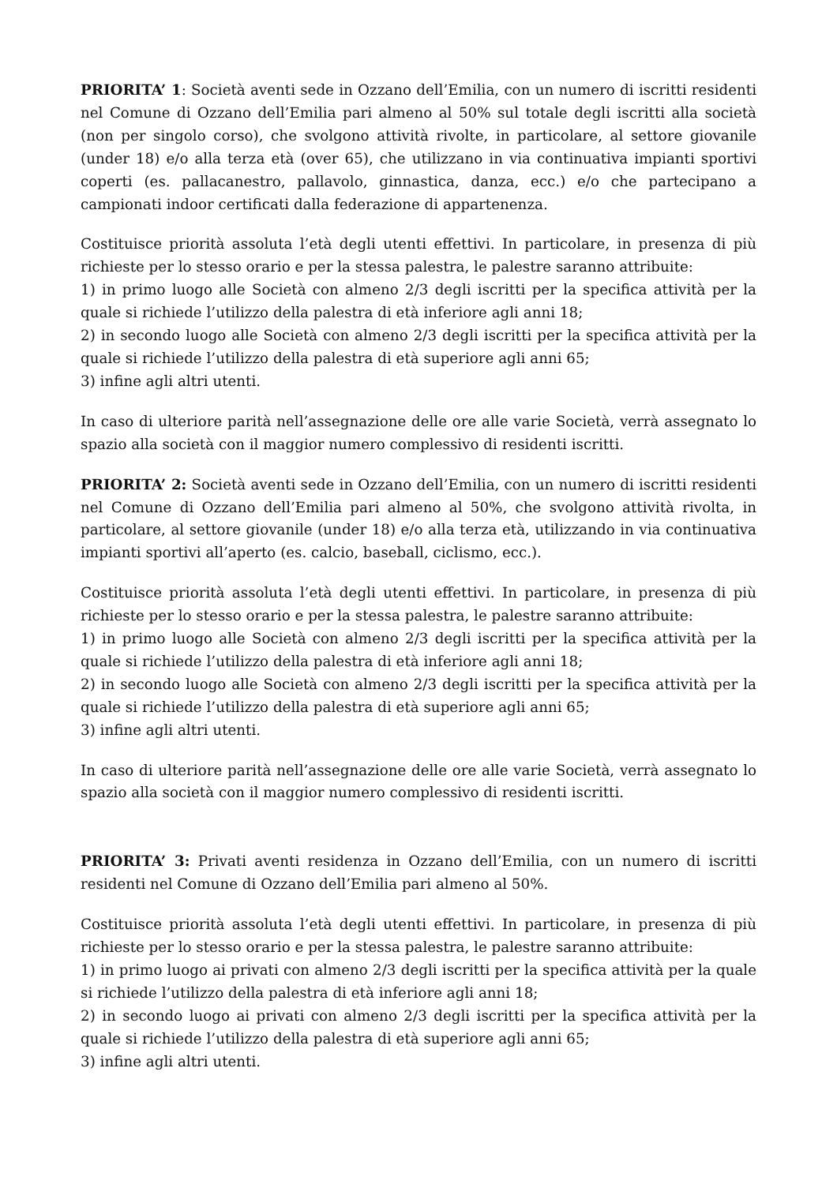PRIORITA’ 1: Società aventi sede in Ozzano dell’Emilia, con un numero di iscritti residenti nel Comune di Ozzano dell’Emilia pari almeno al 50% sul totale degli iscritti alla società (non per singolo corso), che svolgono attività rivolte, in particolare, al settore giovanile (under 18) e/o alla terza età (over 65), che utilizzano in via continuativa impianti sportivi coperti (es. pallacanestro, pallavolo, ginnastica, danza, ecc.) e/o che partecipano a campionati indoor certificati dalla federazione di appartenenza.
Costituisce priorità assoluta l’età degli utenti effettivi. In particolare, in presenza di più richieste per lo stesso orario e per la stessa palestra, le palestre saranno attribuite:
1) in primo luogo alle Società con almeno 2/3 degli iscritti per la specifica attività per la quale si richiede l’utilizzo della palestra di età inferiore agli anni 18;
2) in secondo luogo alle Società con almeno 2/3 degli iscritti per la specifica attività per la quale si richiede l’utilizzo della palestra di età superiore agli anni 65;
3) infine agli altri utenti.
In caso di ulteriore parità nell’assegnazione delle ore alle varie Società, verrà assegnato lo spazio alla società con il maggior numero complessivo di residenti iscritti.
PRIORITA’ 2: Società aventi sede in Ozzano dell’Emilia, con un numero di iscritti residenti nel Comune di Ozzano dell’Emilia pari almeno al 50%, che svolgono attività rivolta, in particolare, al settore giovanile (under 18) e/o alla terza età, utilizzando in via continuativa impianti sportivi all’aperto (es. calcio, baseball, ciclismo, ecc.).
Costituisce priorità assoluta l’età degli utenti effettivi. In particolare, in presenza di più richieste per lo stesso orario e per la stessa palestra, le palestre saranno attribuite:
1) in primo luogo alle Società con almeno 2/3 degli iscritti per la specifica attività per la quale si richiede l’utilizzo della palestra di età inferiore agli anni 18;
2) in secondo luogo alle Società con almeno 2/3 degli iscritti per la specifica attività per la quale si richiede l’utilizzo della palestra di età superiore agli anni 65;
3) infine agli altri utenti.
In caso di ulteriore parità nell’assegnazione delle ore alle varie Società, verrà assegnato lo spazio alla società con il maggior numero complessivo di residenti iscritti.
PRIORITA’ 3: Privati aventi residenza in Ozzano dell’Emilia, con un numero di iscritti residenti nel Comune di Ozzano dell’Emilia pari almeno al 50%.
Costituisce priorità assoluta l’età degli utenti effettivi. In particolare, in presenza di più richieste per lo stesso orario e per la stessa palestra, le palestre saranno attribuite:
1) in primo luogo ai privati con almeno 2/3 degli iscritti per la specifica attività per la quale si richiede l’utilizzo della palestra di età inferiore agli anni 18;
2) in secondo luogo ai privati con almeno 2/3 degli iscritti per la specifica attività per la quale si richiede l’utilizzo della palestra di età superiore agli anni 65;
3) infine agli altri utenti.